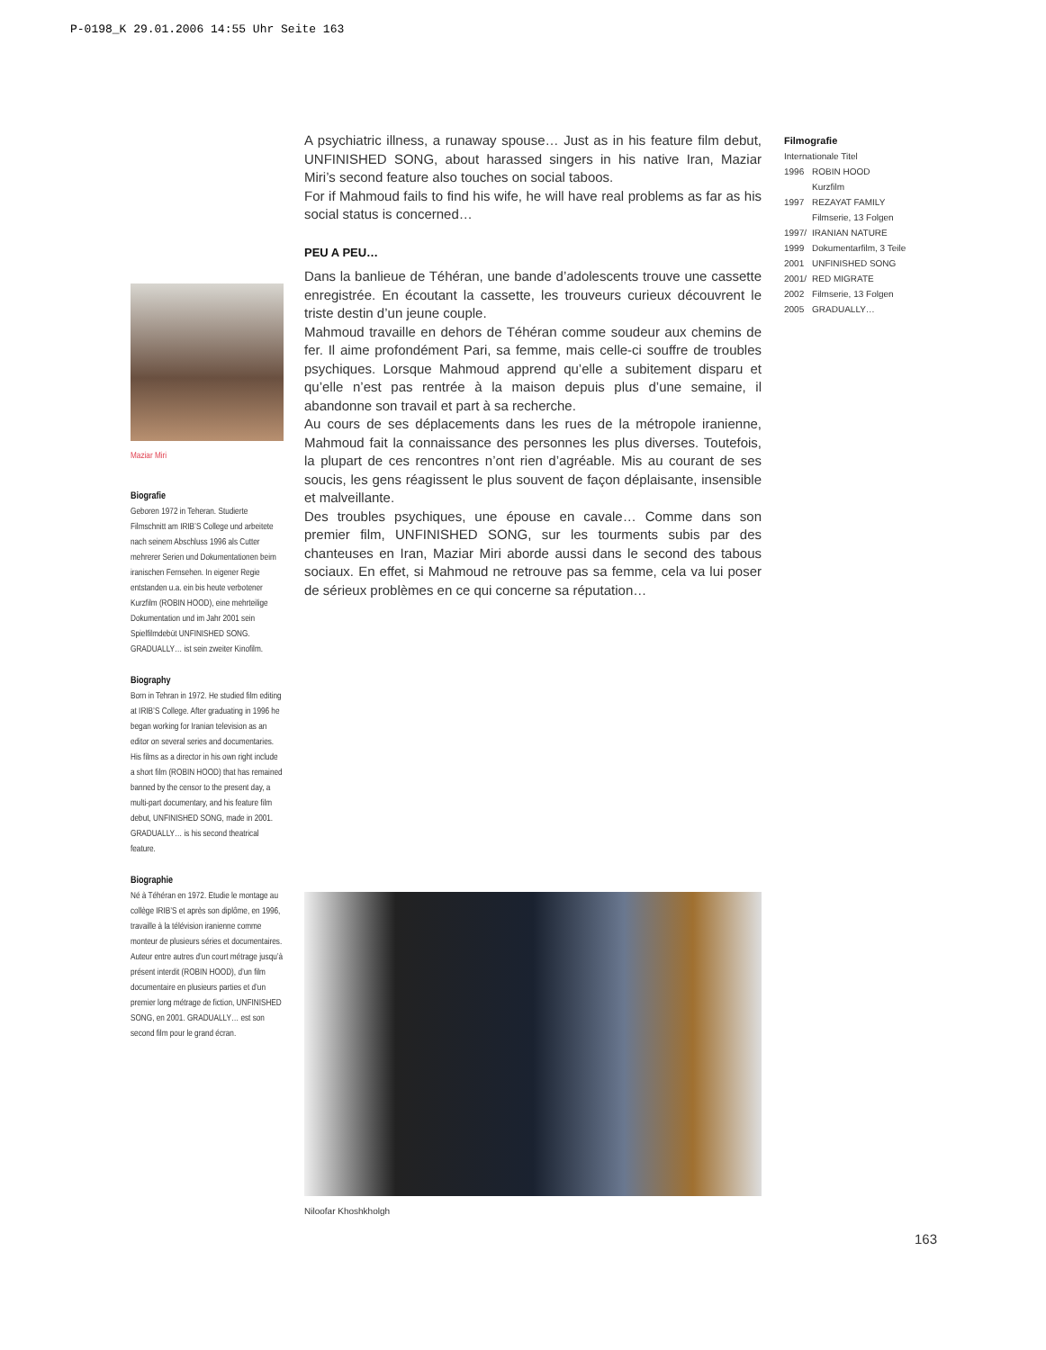P-0198_K 29.01.2006 14:55 Uhr Seite 163
A psychiatric illness, a runaway spouse… Just as in his feature film debut, UNFINISHED SONG, about harassed singers in his native Iran, Maziar Miri’s second feature also touches on social taboos.
For if Mahmoud fails to find his wife, he will have real problems as far as his social status is concerned…
PEU A PEU…
Dans la banlieue de Téhéran, une bande d’adolescents trouve une cassette enregistrée. En écoutant la cassette, les trouveurs curieux découvrent le triste destin d’un jeune couple.
Mahmoud travaille en dehors de Téhéran comme soudeur aux chemins de fer. Il aime profondément Pari, sa femme, mais celle-ci souffre de troubles psychiques. Lorsque Mahmoud apprend qu’elle a subitement disparu et qu’elle n’est pas rentrée à la maison depuis plus d’une semaine, il abandonne son travail et part à sa recherche.
Au cours de ses déplacements dans les rues de la métropole iranienne, Mahmoud fait la connaissance des personnes les plus diverses. Toutefois, la plupart de ces rencontres n’ont rien d’agréable. Mis au courant de ses soucis, les gens réagissent le plus souvent de façon déplaisante, insensible et malveillante.
Des troubles psychiques, une épouse en cavale… Comme dans son premier film, UNFINISHED SONG, sur les tourments subis par des chanteuses en Iran, Maziar Miri aborde aussi dans le second des tabous sociaux. En effet, si Mahmoud ne retrouve pas sa femme, cela va lui poser de sérieux problèmes en ce qui concerne sa réputation…
Filmografie
Internationale Titel
| 1996 | ROBIN HOOD Kurzfilm |
| 1997 | REZAYAT FAMILY Filmserie, 13 Folgen |
| 1997/ | IRANIAN NATURE |
| 1999 | Dokumentarfilm, 3 Teile |
| 2001 | UNFINISHED SONG |
| 2001/ | RED MIGRATE |
| 2002 | Filmserie, 13 Folgen |
| 2005 | GRADUALLY… |
Maziar Miri
Biografie
Geboren 1972 in Teheran. Studierte Filmschnitt am IRIB’S College und arbeitete nach seinem Abschluss 1996 als Cutter mehrerer Serien und Dokumentationen beim iranischen Fernsehen. In eigener Regie entstanden u.a. ein bis heute verbotener Kurzfilm (ROBIN HOOD), eine mehrteilige Dokumentation und im Jahr 2001 sein Spielfilmdebüt UNFINISHED SONG. GRADUALLY… ist sein zweiter Kinofilm.
Biography
Born in Tehran in 1972. He studied film editing at IRIB’S College. After graduating in 1996 he began working for Iranian television as an editor on several series and documentaries. His films as a director in his own right include a short film (ROBIN HOOD) that has remained banned by the censor to the present day, a multi-part documentary, and his feature film debut, UNFINISHED SONG, made in 2001. GRADUALLY… is his second theatrical feature.
Biographie
Né à Téhéran en 1972. Etudie le montage au collège IRIB’S et après son diplôme, en 1996, travaille à la télévision iranienne comme monteur de plusieurs séries et documentaires. Auteur entre autres d’un court métrage jusqu’à présent interdit (ROBIN HOOD), d’un film documentaire en plusieurs parties et d’un premier long métrage de fiction, UNFINISHED SONG, en 2001. GRADUALLY… est son second film pour le grand écran.
Niloofar Khoshkholgh
163